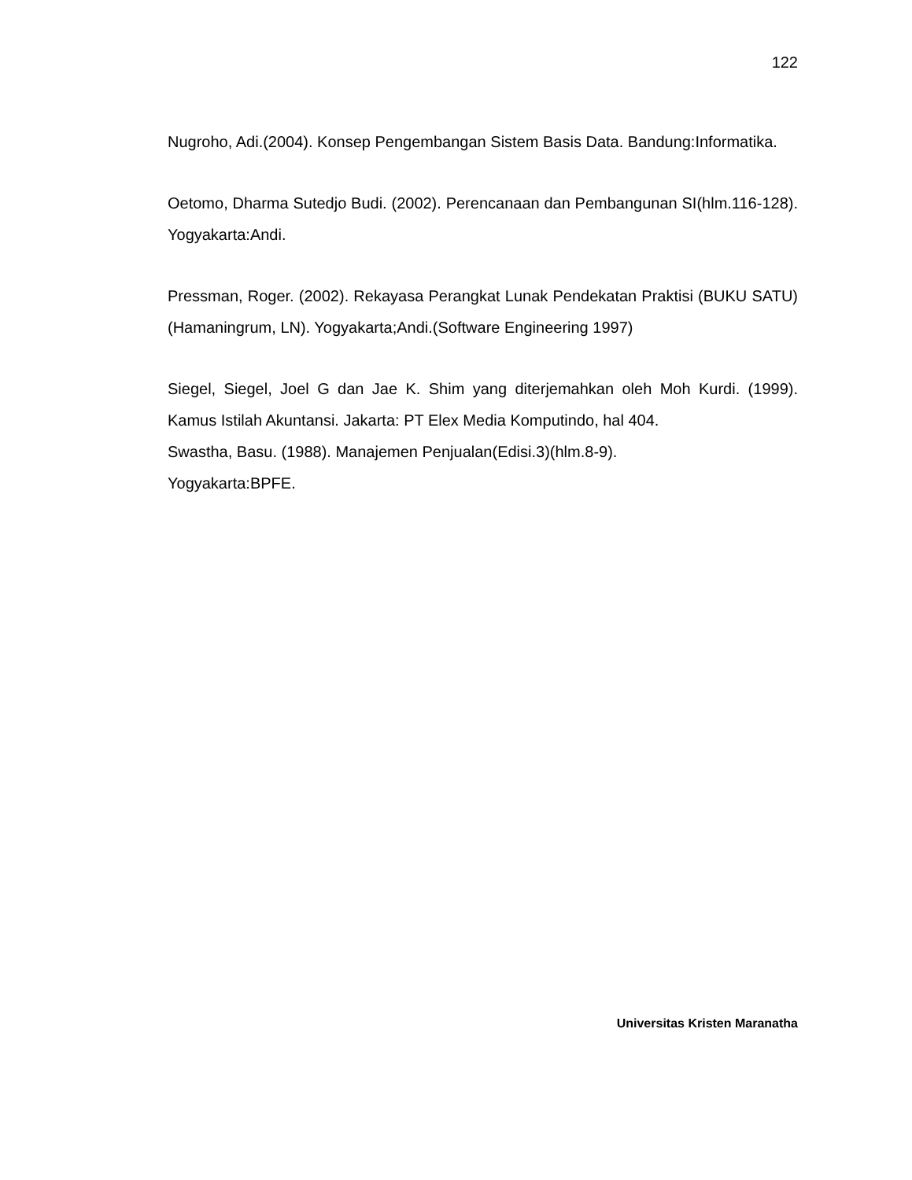122
Nugroho, Adi.(2004). Konsep Pengembangan Sistem Basis Data. Bandung:Informatika.
Oetomo, Dharma Sutedjo Budi. (2002). Perencanaan dan Pembangunan SI(hlm.116-128). Yogyakarta:Andi.
Pressman, Roger. (2002). Rekayasa Perangkat Lunak Pendekatan Praktisi (BUKU SATU)(Hamaningrum, LN). Yogyakarta;Andi.(Software Engineering 1997)
Siegel, Siegel, Joel G dan Jae K. Shim yang diterjemahkan oleh Moh Kurdi. (1999). Kamus Istilah Akuntansi. Jakarta: PT Elex Media Komputindo, hal 404.
Swastha, Basu. (1988). Manajemen Penjualan(Edisi.3)(hlm.8-9).
Yogyakarta:BPFE.
Universitas Kristen Maranatha